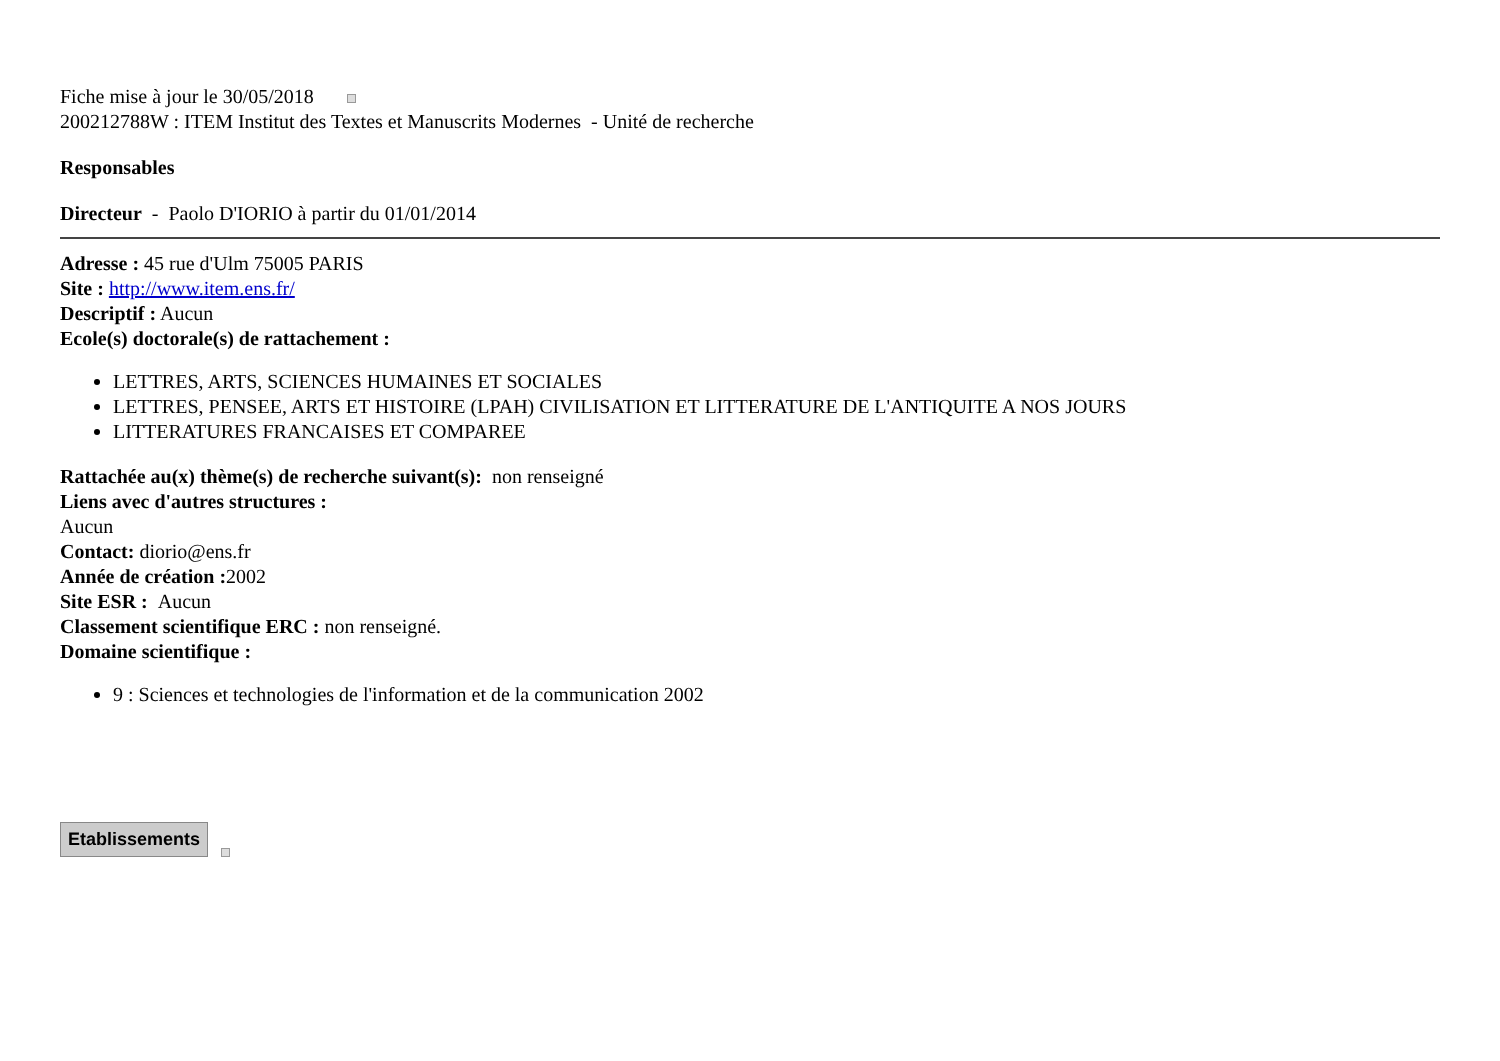Fiche mise à jour le 30/05/2018
200212788W : ITEM Institut des Textes et Manuscrits Modernes - Unité de recherche
Responsables
Directeur - Paolo D'IORIO à partir du 01/01/2014
Adresse : 45 rue d'Ulm 75005 PARIS
Site : http://www.item.ens.fr/
Descriptif : Aucun
Ecole(s) doctorale(s) de rattachement :
LETTRES, ARTS, SCIENCES HUMAINES ET SOCIALES
LETTRES, PENSEE, ARTS ET HISTOIRE (LPAH) CIVILISATION ET LITTERATURE DE L'ANTIQUITE A NOS JOURS
LITTERATURES FRANCAISES ET COMPAREE
Rattachée au(x) thème(s) de recherche suivant(s): non renseigné
Liens avec d'autres structures :
Aucun
Contact: diorio@ens.fr
Année de création : 2002
Site ESR : Aucun
Classement scientifique ERC : non renseigné.
Domaine scientifique :
9 : Sciences et technologies de l'information et de la communication 2002
Etablissements